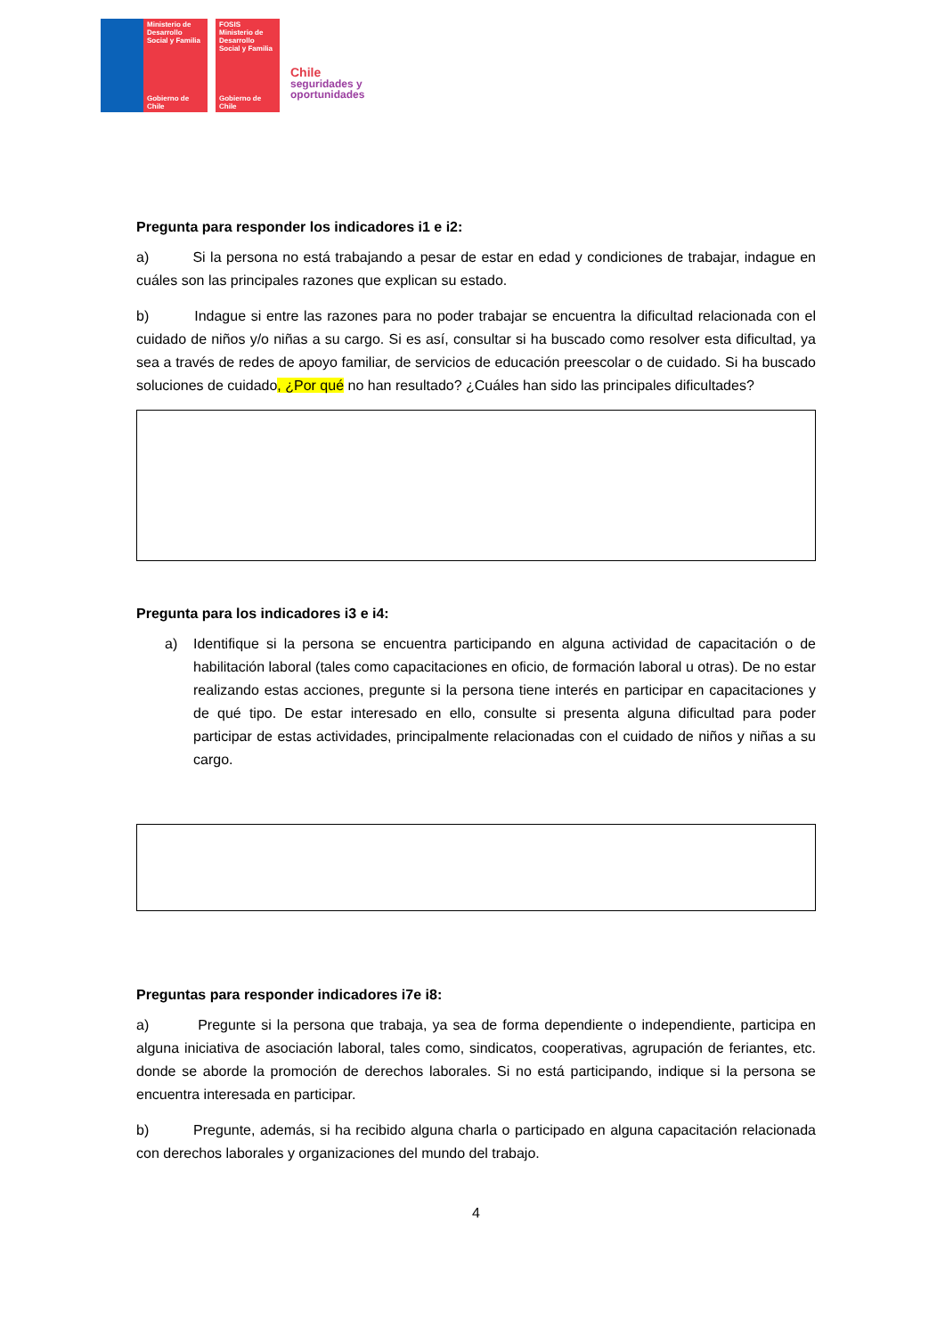Ministerio de Desarrollo Social y Familia
Gobierno de Chile
FOSIS
Ministerio de Desarrollo Social y Familia
Gobierno de Chile
Chile
seguridades y
oportunidades
Pregunta para responder los indicadores i1 e i2:
a) Si la persona no está trabajando a pesar de estar en edad y condiciones de trabajar, indague en cuáles son las principales razones que explican su estado.
b) Indague si entre las razones para no poder trabajar se encuentra la dificultad relacionada con el cuidado de niños y/o niñas a su cargo. Si es así, consultar si ha buscado como resolver esta dificultad, ya sea a través de redes de apoyo familiar, de servicios de educación preescolar o de cuidado. Si ha buscado soluciones de cuidado, ¿Por qué no han resultado? ¿Cuáles han sido las principales dificultades?
Pregunta para los indicadores i3 e i4:
a) Identifique si la persona se encuentra participando en alguna actividad de capacitación o de habilitación laboral (tales como capacitaciones en oficio, de formación laboral u otras). De no estar realizando estas acciones, pregunte si la persona tiene interés en participar en capacitaciones y de qué tipo. De estar interesado en ello, consulte si presenta alguna dificultad para poder participar de estas actividades, principalmente relacionadas con el cuidado de niños y niñas a su cargo.
Preguntas para responder indicadores i7e i8:
a) Pregunte si la persona que trabaja, ya sea de forma dependiente o independiente, participa en alguna iniciativa de asociación laboral, tales como, sindicatos, cooperativas, agrupación de feriantes, etc. donde se aborde la promoción de derechos laborales. Si no está participando, indique si la persona se encuentra interesada en participar.
b) Pregunte, además, si ha recibido alguna charla o participado en alguna capacitación relacionada con derechos laborales y organizaciones del mundo del trabajo.
4